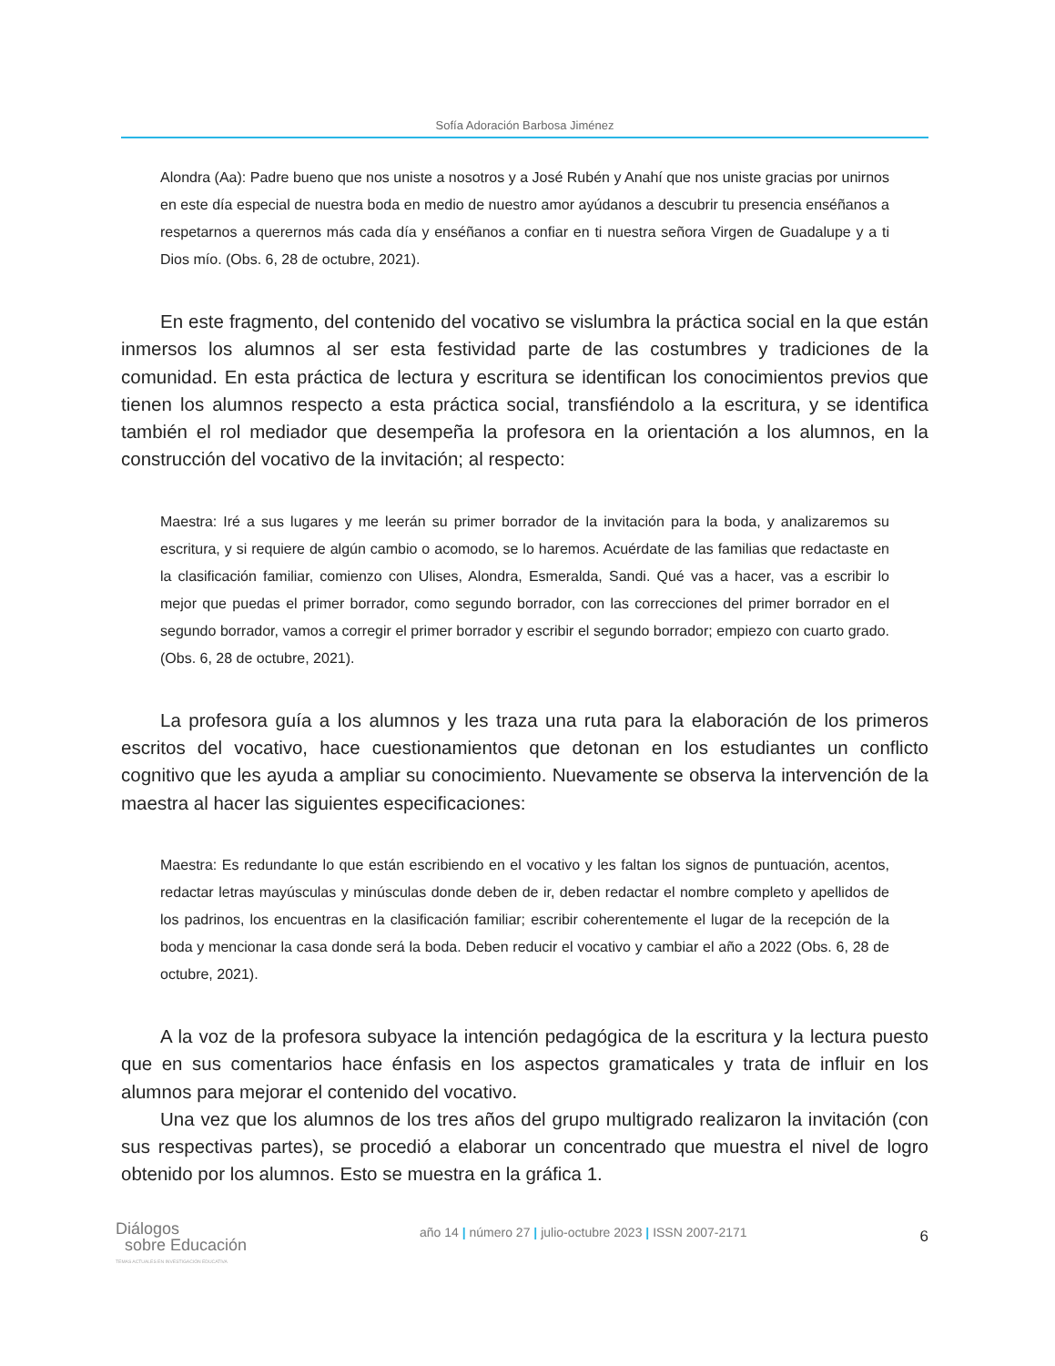Sofía Adoración Barbosa Jiménez
Alondra (Aa): Padre bueno que nos uniste a nosotros y a José Rubén y Anahí que nos uniste gracias por unirnos en este día especial de nuestra boda en medio de nuestro amor ayúdanos a descubrir tu presencia enséñanos a respetarnos a querernos más cada día y enséñanos a confiar en ti nuestra señora Virgen de Guadalupe y a ti Dios mío. (Obs. 6, 28 de octubre, 2021).
En este fragmento, del contenido del vocativo se vislumbra la práctica social en la que están inmersos los alumnos al ser esta festividad parte de las costumbres y tradiciones de la comunidad. En esta práctica de lectura y escritura se identifican los conocimientos previos que tienen los alumnos respecto a esta práctica social, transfiéndolo a la escritura, y se identifica también el rol mediador que desempeña la profesora en la orientación a los alumnos, en la construcción del vocativo de la invitación; al respecto:
Maestra: Iré a sus lugares y me leerán su primer borrador de la invitación para la boda, y analizaremos su escritura, y si requiere de algún cambio o acomodo, se lo haremos. Acuérdate de las familias que redactaste en la clasificación familiar, comienzo con Ulises, Alondra, Esmeralda, Sandi. Qué vas a hacer, vas a escribir lo mejor que puedas el primer borrador, como segundo borrador, con las correcciones del primer borrador en el segundo borrador, vamos a corregir el primer borrador y escribir el segundo borrador; empiezo con cuarto grado. (Obs. 6, 28 de octubre, 2021).
La profesora guía a los alumnos y les traza una ruta para la elaboración de los primeros escritos del vocativo, hace cuestionamientos que detonan en los estudiantes un conflicto cognitivo que les ayuda a ampliar su conocimiento. Nuevamente se observa la intervención de la maestra al hacer las siguientes especificaciones:
Maestra: Es redundante lo que están escribiendo en el vocativo y les faltan los signos de puntuación, acentos, redactar letras mayúsculas y minúsculas donde deben de ir, deben redactar el nombre completo y apellidos de los padrinos, los encuentras en la clasificación familiar; escribir coherentemente el lugar de la recepción de la boda y mencionar la casa donde será la boda. Deben reducir el vocativo y cambiar el año a 2022 (Obs. 6, 28 de octubre, 2021).
A la voz de la profesora subyace la intención pedagógica de la escritura y la lectura puesto que en sus comentarios hace énfasis en los aspectos gramaticales y trata de influir en los alumnos para mejorar el contenido del vocativo.
Una vez que los alumnos de los tres años del grupo multigrado realizaron la invitación (con sus respectivas partes), se procedió a elaborar un concentrado que muestra el nivel de logro obtenido por los alumnos. Esto se muestra en la gráfica 1.
Diálogos
sobre Educación
TEMAS ACTUALES EN INVESTIGACIÓN EDUCATIVA
año 14 | número 27 | julio-octubre 2023 | ISSN 2007-2171
6